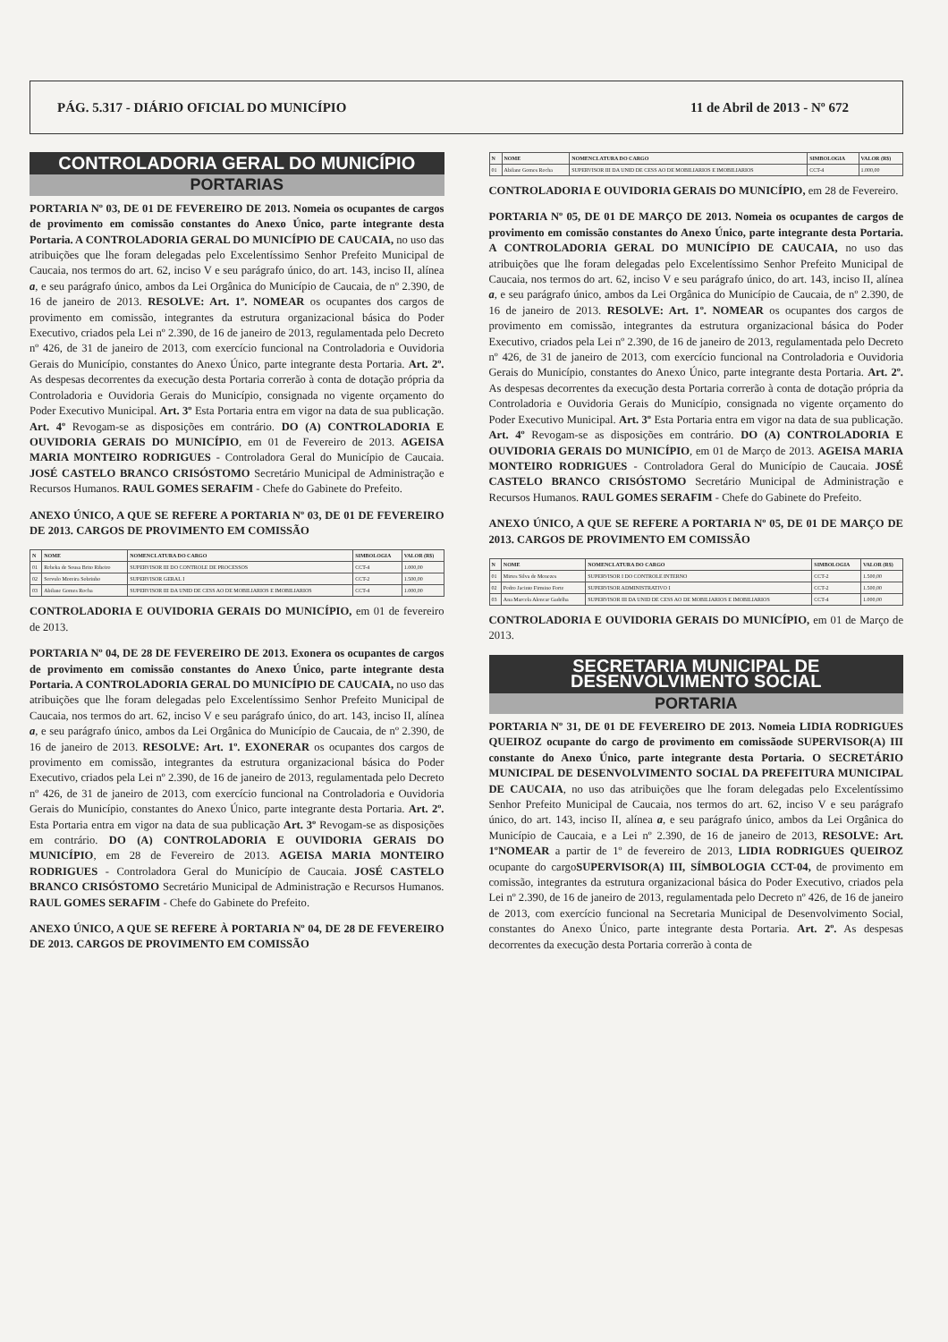PÁG. 5.317 - DIÁRIO OFICIAL DO MUNICÍPIO 11 de Abril de 2013 - Nº 672
CONTROLADORIA GERAL DO MUNICÍPIO
PORTARIAS
PORTARIA Nº 03, DE 01 DE FEVEREIRO DE 2013. Nomeia os ocupantes de cargos de provimento em comissão constantes do Anexo Único, parte integrante desta Portaria. A CONTROLADORIA GERAL DO MUNICÍPIO DE CAUCAIA, no uso das atribuições que lhe foram delegadas pelo Excelentíssimo Senhor Prefeito Municipal de Caucaia, nos termos do art. 62, inciso V e seu parágrafo único, do art. 143, inciso II, alínea a, e seu parágrafo único, ambos da Lei Orgânica do Município de Caucaia, de nº 2.390, de 16 de janeiro de 2013. RESOLVE: Art. 1º. NOMEAR os ocupantes dos cargos de provimento em comissão, integrantes da estrutura organizacional básica do Poder Executivo, criados pela Lei nº 2.390, de 16 de janeiro de 2013, regulamentada pelo Decreto nº 426, de 31 de janeiro de 2013, com exercício funcional na Controladoria e Ouvidoria Gerais do Município, constantes do Anexo Único, parte integrante desta Portaria. Art. 2º. As despesas decorrentes da execução desta Portaria correrão à conta de dotação própria da Controladoria e Ouvidoria Gerais do Município, consignada no vigente orçamento do Poder Executivo Municipal. Art. 3º Esta Portaria entra em vigor na data de sua publicação. Art. 4º Revogam-se as disposições em contrário. DO (A) CONTROLADORIA E OUVIDORIA GERAIS DO MUNICÍPIO, em 01 de Fevereiro de 2013. AGEISA MARIA MONTEIRO RODRIGUES - Controladora Geral do Município de Caucaia. JOSÉ CASTELO BRANCO CRISÓSTOMO Secretário Municipal de Administração e Recursos Humanos. RAUL GOMES SERAFIM - Chefe do Gabinete do Prefeito.
ANEXO ÚNICO, A QUE SE REFERE A PORTARIA Nº 03, DE 01 DE FEVEREIRO DE 2013. CARGOS DE PROVIMENTO EM COMISSÃO
| N | NOME | NOMENCLATURA DO CARGO | SIMBOLOGIA | VALOR (R$) |
| --- | --- | --- | --- | --- |
| 01 | Rebeka de Sousa Brito Ribeiro | SUPERVISOR III DO CONTROLE DE PROCESSOS | CCT-4 | 1.000,00 |
| 02 | Servulo Moreira Sobrinho | SUPERVISOR GERAL I | CCT-2 | 1.500,00 |
| 03 | Abilane Gomes Rocha | SUPERVISOR III DA UNID DE CESS AO DE MOBILIARIOS E IMOBILIARIOS | CCT-4 | 1.000,00 |
CONTROLADORIA E OUVIDORIA GERAIS DO MUNICÍPIO, em 01 de fevereiro de 2013.
PORTARIA Nº 04, DE 28 DE FEVEREIRO DE 2013. Exonera os ocupantes de cargos de provimento em comissão constantes do Anexo Único, parte integrante desta Portaria. A CONTROLADORIA GERAL DO MUNICÍPIO DE CAUCAIA, no uso das atribuições que lhe foram delegadas pelo Excelentíssimo Senhor Prefeito Municipal de Caucaia, nos termos do art. 62, inciso V e seu parágrafo único, do art. 143, inciso II, alínea a, e seu parágrafo único, ambos da Lei Orgânica do Município de Caucaia, de nº 2.390, de 16 de janeiro de 2013. RESOLVE: Art. 1º. EXONERAR os ocupantes dos cargos de provimento em comissão, integrantes da estrutura organizacional básica do Poder Executivo, criados pela Lei nº 2.390, de 16 de janeiro de 2013, regulamentada pelo Decreto nº 426, de 31 de janeiro de 2013, com exercício funcional na Controladoria e Ouvidoria Gerais do Município, constantes do Anexo Único, parte integrante desta Portaria. Art. 2º. Esta Portaria entra em vigor na data de sua publicação Art. 3º Revogam-se as disposições em contrário. DO (A) CONTROLADORIA E OUVIDORIA GERAIS DO MUNICÍPIO, em 28 de Fevereiro de 2013. AGEISA MARIA MONTEIRO RODRIGUES - Controladora Geral do Município de Caucaia. JOSÉ CASTELO BRANCO CRISÓSTOMO Secretário Municipal de Administração e Recursos Humanos. RAUL GOMES SERAFIM - Chefe do Gabinete do Prefeito.
ANEXO ÚNICO, A QUE SE REFERE À PORTARIA Nº 04, DE 28 DE FEVEREIRO DE 2013. CARGOS DE PROVIMENTO EM COMISSÃO
| N | NOME | NOMENCLATURA DO CARGO | SIMBOLOGIA | VALOR (R$) |
| --- | --- | --- | --- | --- |
| 01 | Abilane Gomes Rocha | SUPERVISOR III DA UNID DE CESS AO DE MOBILIARIOS E IMOBILIARIOS | CCT-4 | 1.000,00 |
CONTROLADORIA E OUVIDORIA GERAIS DO MUNICÍPIO, em 28 de Fevereiro.
PORTARIA Nº 05, DE 01 DE MARÇO DE 2013. Nomeia os ocupantes de cargos de provimento em comissão constantes do Anexo Único, parte integrante desta Portaria. A CONTROLADORIA GERAL DO MUNICÍPIO DE CAUCAIA, no uso das atribuições que lhe foram delegadas pelo Excelentíssimo Senhor Prefeito Municipal de Caucaia, nos termos do art. 62, inciso V e seu parágrafo único, do art. 143, inciso II, alínea a, e seu parágrafo único, ambos da Lei Orgânica do Município de Caucaia, de nº 2.390, de 16 de janeiro de 2013. RESOLVE: Art. 1º. NOMEAR os ocupantes dos cargos de provimento em comissão, integrantes da estrutura organizacional básica do Poder Executivo, criados pela Lei nº 2.390, de 16 de janeiro de 2013, regulamentada pelo Decreto nº 426, de 31 de janeiro de 2013, com exercício funcional na Controladoria e Ouvidoria Gerais do Município, constantes do Anexo Único, parte integrante desta Portaria. Art. 2º. As despesas decorrentes da execução desta Portaria correrão à conta de dotação própria da Controladoria e Ouvidoria Gerais do Município, consignada no vigente orçamento do Poder Executivo Municipal. Art. 3º Esta Portaria entra em vigor na data de sua publicação. Art. 4º Revogam-se as disposições em contrário. DO (A) CONTROLADORIA E OUVIDORIA GERAIS DO MUNICÍPIO, em 01 de Março de 2013. AGEISA MARIA MONTEIRO RODRIGUES - Controladora Geral do Município de Caucaia. JOSÉ CASTELO BRANCO CRISÓSTOMO Secretário Municipal de Administração e Recursos Humanos. RAUL GOMES SERAFIM - Chefe do Gabinete do Prefeito.
ANEXO ÚNICO, A QUE SE REFERE A PORTARIA Nº 05, DE 01 DE MARÇO DE 2013. CARGOS DE PROVIMENTO EM COMISSÃO
| N | NOME | NOMENCLATURA DO CARGO | SIMBOLOGIA | VALOR (R$) |
| --- | --- | --- | --- | --- |
| 01 | Mirtes Silva de Menezes | SUPERVISOR I DO CONTROLE INTERNO | CCT-2 | 1.500,00 |
| 02 | Pedro Jacinto Firmino Forte | SUPERVISOR ADMINISTRATIVO I | CCT-2 | 1.500,00 |
| 03 | Ana Marcela Alencar Gadelha | SUPERVISOR III DA UNID DE CESS AO DE MOBILIARIOS E IMOBILIARIOS | CCT-4 | 1.000,00 |
CONTROLADORIA E OUVIDORIA GERAIS DO MUNICÍPIO, em 01 de Março de 2013.
SECRETARIA MUNICIPAL DE
DESENVOLVIMENTO SOCIAL
PORTARIA
PORTARIA Nº 31, DE 01 DE FEVEREIRO DE 2013. Nomeia LIDIA RODRIGUES QUEIROZ ocupante do cargo de provimento em comissãode SUPERVISOR(A) III constante do Anexo Único, parte integrante desta Portaria. O SECRETÁRIO MUNICIPAL DE DESENVOLVIMENTO SOCIAL DA PREFEITURA MUNICIPAL DE CAUCAIA, no uso das atribuições que lhe foram delegadas pelo Excelentíssimo Senhor Prefeito Municipal de Caucaia, nos termos do art. 62, inciso V e seu parágrafo único, do art. 143, inciso II, alínea a, e seu parágrafo único, ambos da Lei Orgânica do Município de Caucaia, e a Lei nº 2.390, de 16 de janeiro de 2013, RESOLVE: Art. 1ºNOMEAR a partir de 1º de fevereiro de 2013, LIDIA RODRIGUES QUEIROZ ocupante do cargoSUPERVISOR(A) III, SÍMBOLOGIA CCT-04, de provimento em comissão, integrantes da estrutura organizacional básica do Poder Executivo, criados pela Lei nº 2.390, de 16 de janeiro de 2013, regulamentada pelo Decreto nº 426, de 16 de janeiro de 2013, com exercício funcional na Secretaria Municipal de Desenvolvimento Social, constantes do Anexo Único, parte integrante desta Portaria. Art. 2º. As despesas decorrentes da execução desta Portaria correrão à conta de